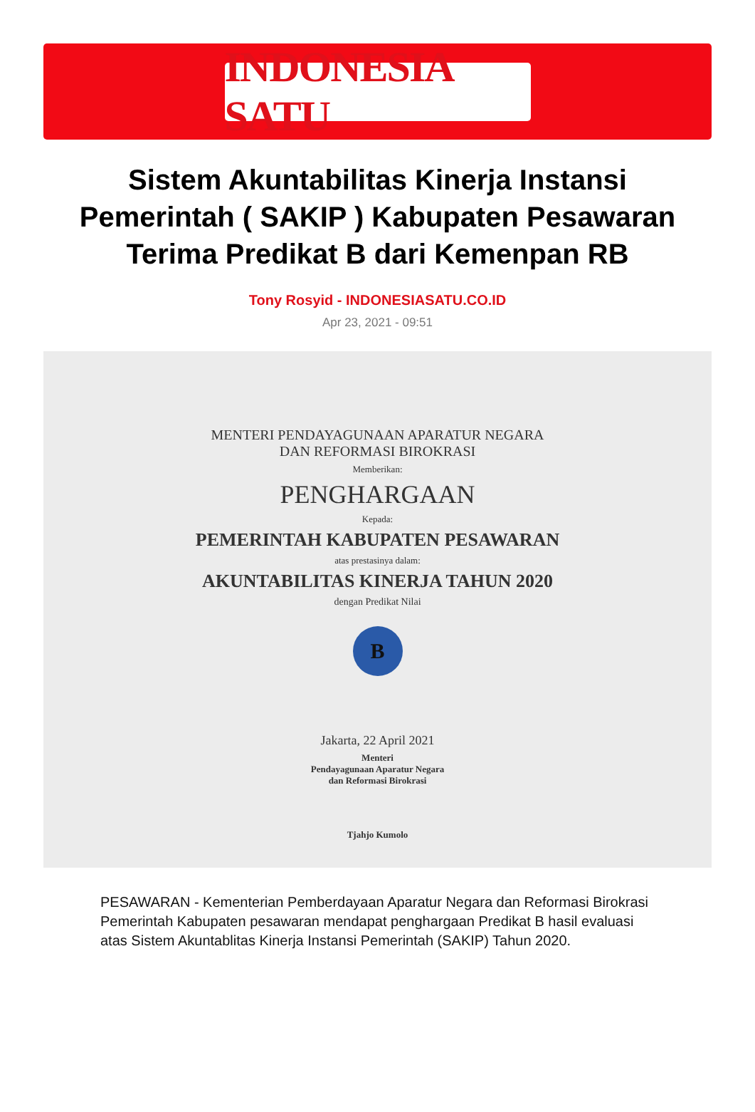INDONESIA SATU
Sistem Akuntabilitas Kinerja Instansi Pemerintah ( SAKIP ) Kabupaten Pesawaran Terima Predikat B dari Kemenpan RB
Tony Rosyid - INDONESIASATU.CO.ID
Apr 23, 2021 - 09:51
MENTERI PENDAYAGUNAAN APARATUR NEGARA
DAN REFORMASI BIROKRASI
Memberikan:
PENGHARGAAN
Kepada:
PEMERINTAH KABUPATEN PESAWARAN
atas prestasinya dalam:
AKUNTABILITAS KINERJA TAHUN 2020
dengan Predikat Nilai
B
Jakarta, 22 April 2021
Menteri
Pendayagunaan Aparatur Negara
dan Reformasi Birokrasi
Tjahjo Kumolo
PESAWARAN - Kementerian Pemberdayaan Aparatur Negara dan Reformasi Birokrasi Pemerintah Kabupaten pesawaran mendapat penghargaan Predikat B hasil evaluasi atas Sistem Akuntablitas Kinerja Instansi Pemerintah (SAKIP) Tahun 2020.